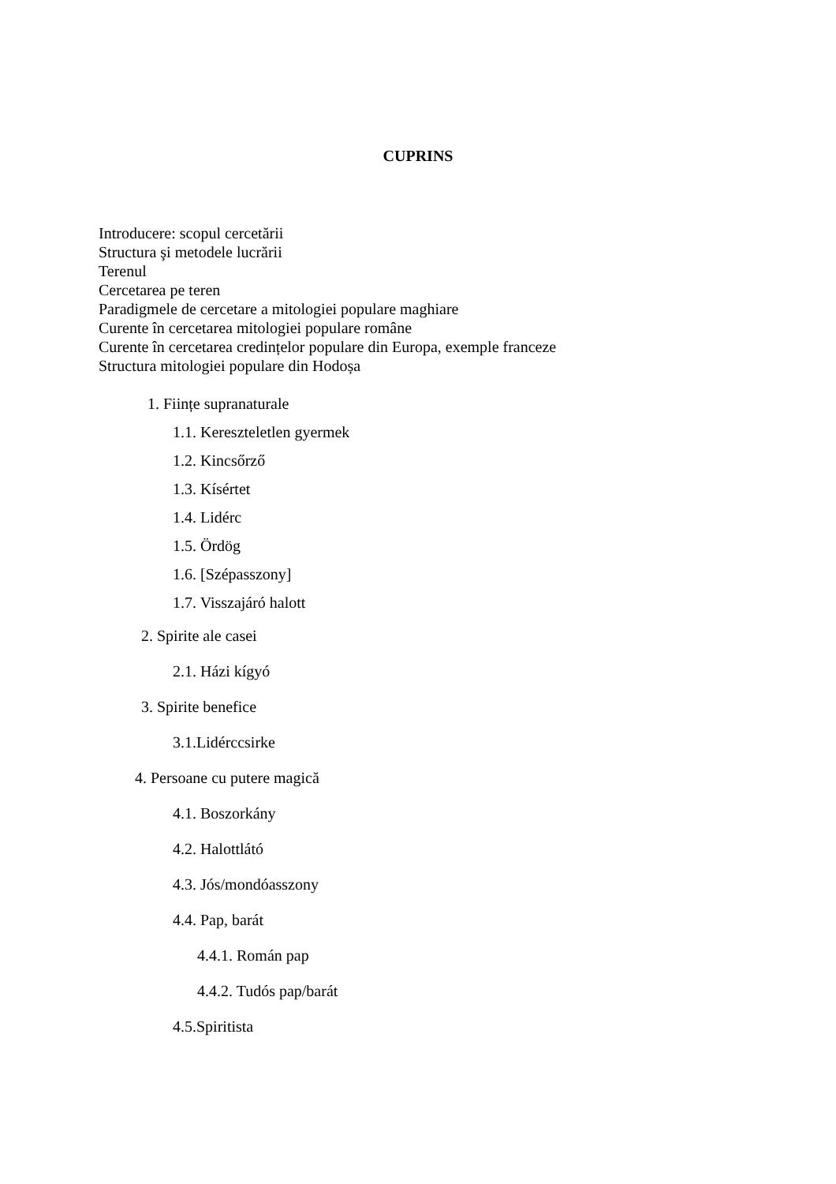CUPRINS
Introducere: scopul cercetării
Structura şi metodele lucrării
Terenul
Cercetarea pe teren
Paradigmele de cercetare a mitologiei populare maghiare
Curente în cercetarea mitologiei populare române
Curente în cercetarea credințelor populare din Europa, exemple franceze
Structura mitologiei populare din Hodoșa
1. Ființe supranaturale
1.1. Kereszteletlen gyermek
1.2. Kincsőrző
1.3. Kísértet
1.4. Lidérc
1.5. Ördög
1.6. [Szépasszony]
1.7. Visszajáró halott
2. Spirite ale casei
2.1. Házi kígyó
3. Spirite benefice
3.1.Lidérccsirke
4. Persoane cu putere magică
4.1. Boszorkány
4.2. Halottlátó
4.3. Jós/mondóasszony
4.4. Pap, barát
4.4.1. Román pap
4.4.2. Tudós pap/barát
4.5.Spiritista